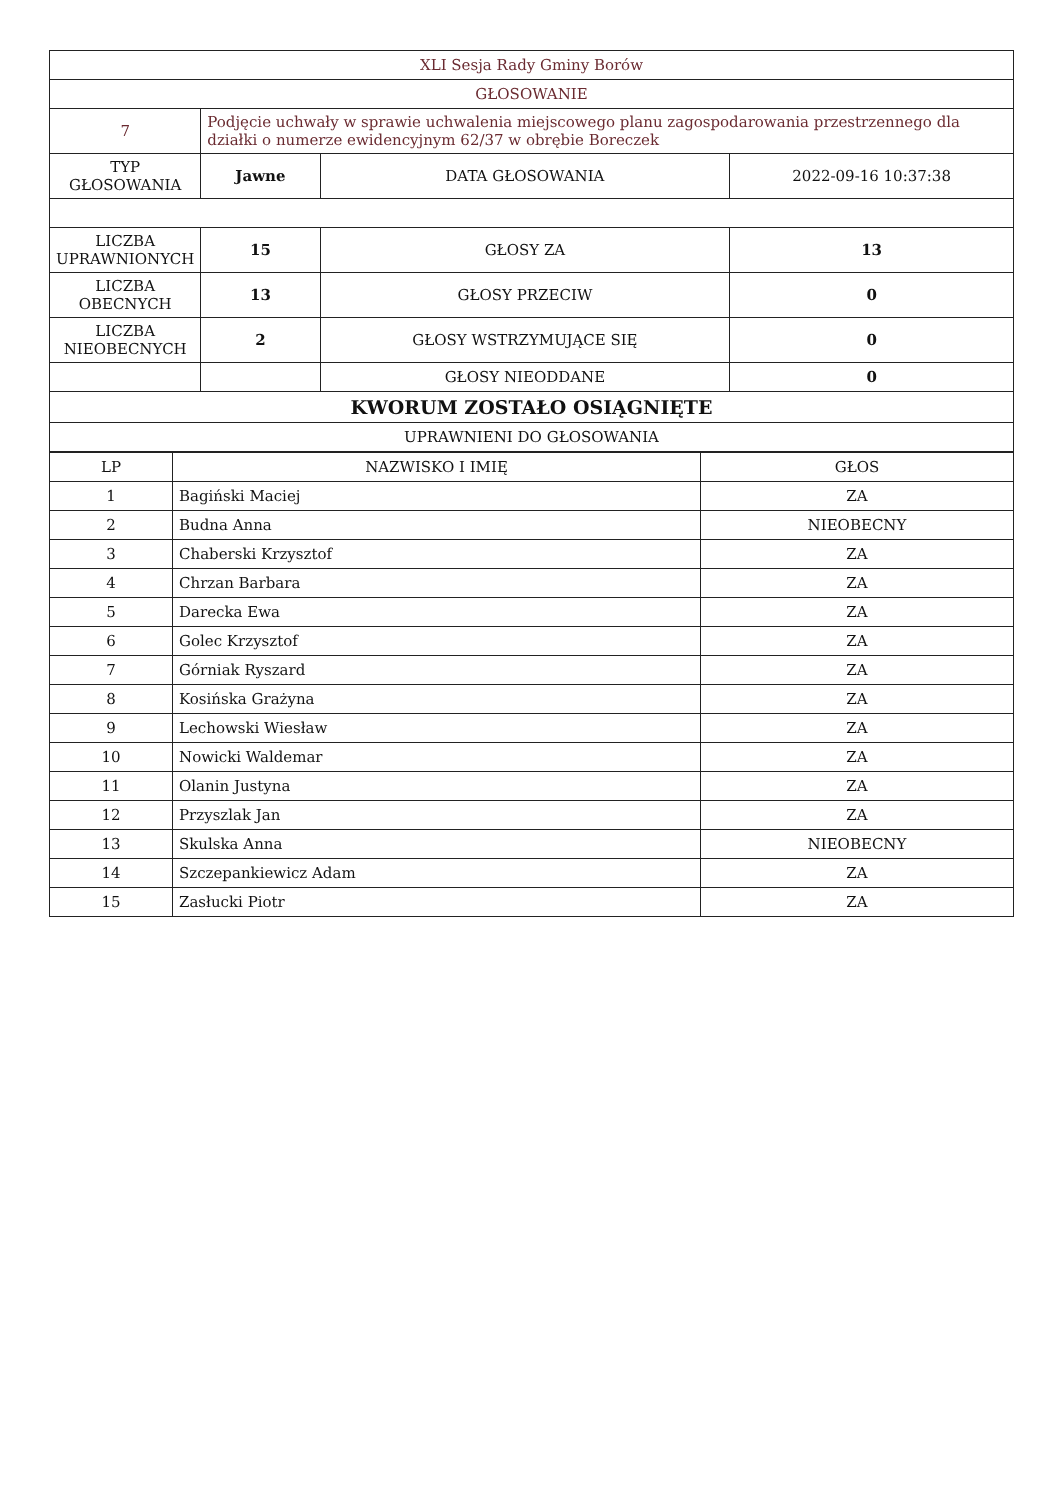| XLI Sesja Rady Gminy Borów | | | |
| GŁOSOWANIE | | | |
| 7 | Podjęcie uchwały w sprawie uchwalenia miejscowego planu zagospodarowania przestrzennego dla działki o numerze ewidencyjnym 62/37 w obrębie Boreczek | | |
| TYP GŁOSOWANIA | Jawne | DATA GŁOSOWANIA | 2022-09-16 10:37:38 |
| LICZBA UPRAWNIONYCH | 15 | GŁOSY ZA | 13 |
| LICZBA OBECNYCH | 13 | GŁOSY PRZECIW | 0 |
| LICZBA NIEOBECNYCH | 2 | GŁOSY WSTRZYMUJĄCE SIĘ | 0 |
| | | GŁOSY NIEODDANE | 0 |
| KWORUM ZOSTAŁO OSIĄGNIĘTE | | | |
| UPRAWNIENI DO GŁOSOWANIA | | | |
| LP | NAZWISKO I IMIĘ | GŁOS |
| --- | --- | --- |
| 1 | Bagiński Maciej | ZA |
| 2 | Budna Anna | NIEOBECNY |
| 3 | Chaberski Krzysztof | ZA |
| 4 | Chrzan Barbara | ZA |
| 5 | Darecka Ewa | ZA |
| 6 | Golec Krzysztof | ZA |
| 7 | Górniak Ryszard | ZA |
| 8 | Kosińska Grażyna | ZA |
| 9 | Lechowski Wiesław | ZA |
| 10 | Nowicki Waldemar | ZA |
| 11 | Olanin Justyna | ZA |
| 12 | Przyszlak Jan | ZA |
| 13 | Skulska Anna | NIEOBECNY |
| 14 | Szczepankiewicz Adam | ZA |
| 15 | Zasłucki Piotr | ZA |